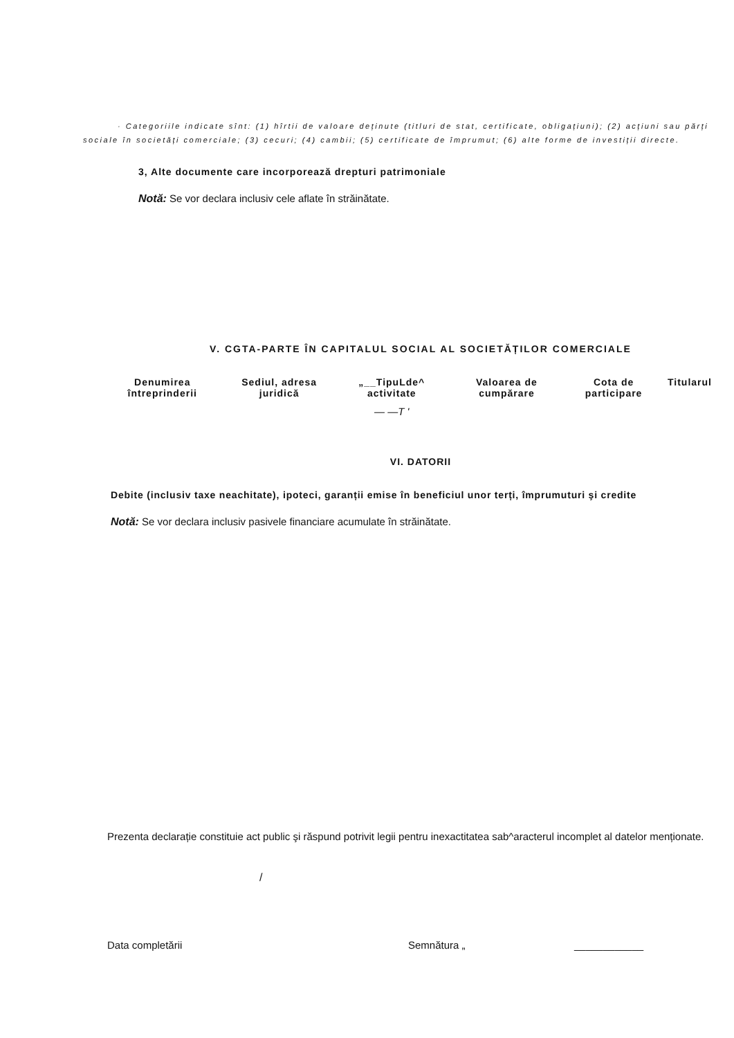· Categoriile indicate sînt: (1) hîrtii de valoare deținute (titluri de stat, certificate, obligațiuni); (2) acțiuni sau părți sociale în societăți comerciale; (3) cecuri; (4) cambii; (5) certificate de împrumut; (6) alte forme de investiții directe.
3, Alte documente care incorporează drepturi patrimoniale
Notă: Se vor declara inclusiv cele aflate în străinătate.
V. CGTA-PARTE ÎN CAPITALUL SOCIAL AL SOCIETĂȚILOR COMERCIALE
| Denumirea întreprinderii | Sediul, adresa juridică | „__TipuLde^ activitate | Valoarea de cumpărare | Cota de participare | Titularul |
| --- | --- | --- | --- | --- | --- |
| | | — —T ' | | | |
VI. DATORII
Debite (inclusiv taxe neachitate), ipoteci, garanții emise în beneficiul unor terți, împrumuturi şi credite
Notă: Se vor declara inclusiv pasivele financiare acumulate în străinătate.
Prezenta declarație constituie act public şi răspund potrivit legii pentru inexactitatea sab^aracterul incomplet al datelor menționate.
/
Data completării Semnătura „ ____________